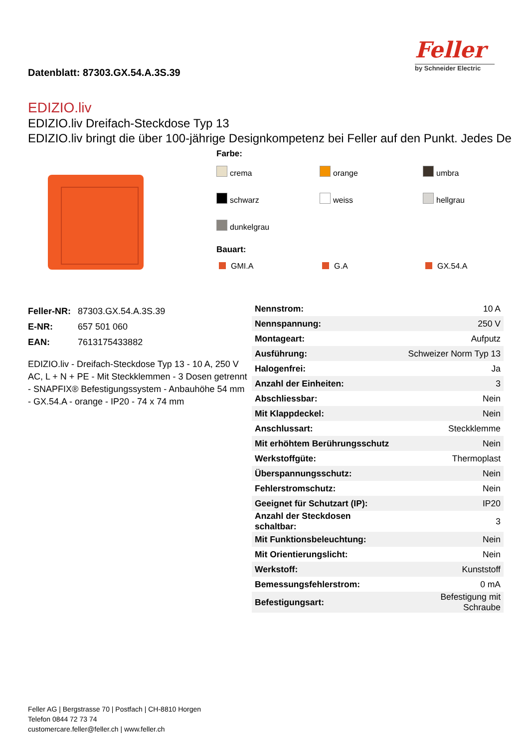Datenblatt: 87303.GX.54.A.3S.39
Feller
by Schneider Electric
EDIZIO.liv
EDIZIO.liv Dreifach-Steckdose Typ 13
EDIZIO.liv bringt die über 100-jährige Designkompetenz bei Feller auf den Punkt. Jedes De
Farbe:
crema orange umbra schwarz weiss hellgrau dunkelgrau
Bauart:
GMI.A G.A GX.54.A
| Feller-NR: | 87303.GX.54.A.3S.39 |
| E-NR: | 657 501 060 |
| EAN: | 7613175433882 |
EDIZIO.liv - Dreifach-Steckdose Typ 13 - 10 A, 250 V AC, L + N + PE - Mit Steckklemmen - 3 Dosen getrennt - SNAPFIX® Befestigungssystem - Anbauhöhe 54 mm - GX.54.A - orange - IP20 - 74 x 74 mm
| Nennstrom: | 10 A |
| Nennspannung: | 250 V |
| Montageart: | Aufputz |
| Ausführung: | Schweizer Norm Typ 13 |
| Halogenfrei: | Ja |
| Anzahl der Einheiten: | 3 |
| Abschliessbar: | Nein |
| Mit Klappdeckel: | Nein |
| Anschlussart: | Steckklemme |
| Mit erhöhtem Berührungsschutz | Nein |
| Werkstoffgüte: | Thermoplast |
| Überspannungsschutz: | Nein |
| Fehlerstromschutz: | Nein |
| Geeignet für Schutzart (IP): | IP20 |
| Anzahl der Steckdosen schaltbar: | 3 |
| Mit Funktionsbeleuchtung: | Nein |
| Mit Orientierungslicht: | Nein |
| Werkstoff: | Kunststoff |
| Bemessungsfehlerstrom: | 0 mA |
| Befestigungsart: | Befestigung mit Schraube |
Feller AG | Bergstrasse 70 | Postfach | CH-8810 Horgen
Telefon 0844 72 73 74
customercare.feller@feller.ch | www.feller.ch